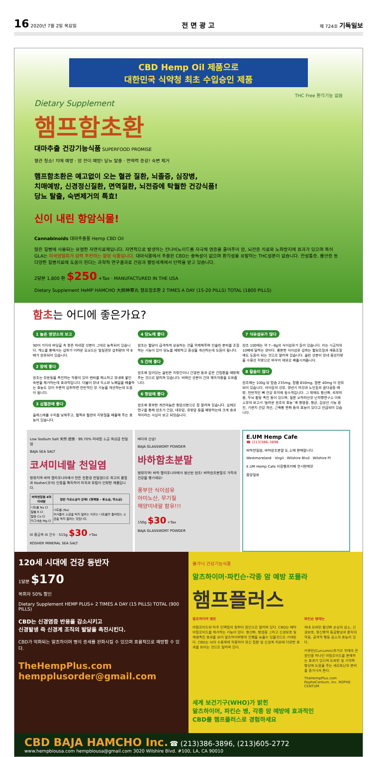16 2020년 7월 2일 목요일
전 면 광 고
제 724호 기독일보
CBD Hemp Oil 제품으로
대한민국 식약청 최초 수입승인 제품
THC Free 환각기능 없음
Dietary Supplement
햄프함초환
대마추출 건강기능식품 SUPERFOOD PROMISE
혈관 청소! 치매 예방 · 암 전이 예방! 당뇨 탈출 · 면역력 증강! 숙변 제거
햄프함초환은 예고없이 오는 혈관 질환, 뇌졸증, 심장병,
치매예방, 신경정신질환, 면역질환, 뇌전증에 탁월한 건강식품!
당뇨 탈출, 숙변제거의 특효!
신이 내린 항암식물!
Cannabinoids 대마추출물 Hemp CBD Oil
많은 질병에 사용되는 유명한 자연치료제입니다. 자연적으로 발생하는 칸나비노이드를 자극해 염증을 줄여주어 암, 뇌전증 치료와 노화방지에 효과가 있으며 특히 GLA는 미국암협회가 강력 추천하는 항암 식품입니다. 대마식물에서 추출된 CBD는 중독성이 없으며 환각성을 유발하는 THC성분이 없습니다. 만성통증, 불안증 등 다양한 질병치료에 도움이 된다는 과학적 연구결과로 건강과 웰빙세계에서 탄력을 받고 있습니다.
2달분 1,800 환 $250 +Tax · MANUFACTURED IN THE USA
Dietary Supplement HeMP HAMCHO 大麻神草丸 햄프함초환 2 TIMES A DAY (15-20 PILLS) TOTAL (1800 PILLS)
함초는 어디에 좋은가요?
1 높은 영양소의 보고
90여 가지의 바닷물 속 좋은 미네랄 성분이 그대로 농축되어 있습니다. 채소를 통해서는 섭취가 어려운 요오드는 일일권장 섭취량의 약 8배가 함유되어 있습니다.
2 장에 좋다
함초는 장운동을 촉진하는 작용이 있어 변비를 해소하고 장내에 쌓인 숙변을 제거하는데 효과적입니다. 더불어 장내 독소와 노폐물을 배출하는 효능도 있어 꾸준히 섭취하면 전반적인 장 기능을 개선하는데 도움이 됩니다.
3 심혈관에 좋다
콜레스테롤 수치를 낮춰주고, 혈액과 혈관의 지방질을 배출해 주는 효능이 있습니다.
4 당뇨에 좋다
함초는 혈당이 급격하게 상승하는 것을 억제해주며 인슐린 분비를 조절하는 기능이 있어 당뇨를 예방하고 증상을 개선하는데 도움이 됩니다.
5 간에 좋다
함초에 들어있는 콜린은 지방간이나 간경변 등과 같은 간질환을 예방해주는 것으로 알려져 있습니다. 비테인 성분이 간의 해독작용을 도와줍니다.
6 항암에 좋다
함초에 풍부한 게르마늄은 항암성분으로 잘 알려져 있습니다. 실제로 연구를 통해 함초가 간암, 대장암, 유방암 등을 예방하는데 크게 효과적이라는 사실이 보고 되었습니다.
7 식유섬유가 많다
함초 100에는 약 7~8g의 식이섬유가 들어 있습니다. 이는 시금치의 10배에 달하는 양이다. 충분한 식이섬유 섭취는 혈당조절과 체중조절에도 도움이 되는 것으로 알려져 있습니다. 콜린 성분이 장내 중성지방을 수용성 지방으로 바꾸어 체외로 배출시켜줍니다.
8 칼슘이 많다
함초에는 100g 당 칼슘 235mg, 칼륨 650mg, 철분 40mg 이 함유되어 있습니다. 아이들의 성장, 갱년기 여성과 노인들의 골다공증 예방, 전반적인 뼈 건강 유지에 필수적입니다. 그 밖에도 항산화, 피부미용, 두뇌 활동 촉진 등이 있으며, 일본 오하라산장 난치병연구소 이토 소장의 보고서 '놀라운 함초의 효능' 에 항염증, 항균, 갑상선 기능 증진, 기관지 건강 개선, 근육통 완화 등의 효능이 있다고 언급되어 있습니다.
Low Sodium Salt 天然 低鹽 · 99.70% 미네랄 소금 최상급 천일염
BAJA SEA SALT
코셔미네랄 천일염
청정지역 바하 캘리포니아에서 만든 친환경 천일염으로 최고의 품질과 Kosher(코셔) 인증을 획득하여 미국과 유럽이 인정한 제품입니다.
| 바하천일염 4대 미네랄 | 일반 가공소금이 문제! (정제염 – 꽃소금, 맛소금) |
| --- | --- |
| 나트륨 Na Cl 칼륨 K Cl 칼슘 Ca Cl 마그네슘 Mg Cl | 나트륨 (Na) 의사들이 소금을 먹지 말라는 이유는 나트륨만 들어있는 소금을 먹지 말라는 것입니다. |
☒ 중금속 ☒ 간수 · 515g $30 +Tax
KOSHER MINERAL SEA SALT
바다의 산삼!
BAJA GLASSWORT POWDER
바하함초분말
청정지역! 바하 캘리포니아에서 생산된 함초! 바하함초분말로 가족의 건강을 챙기세요!
풍부한 식이섬유
아미노산, 무기질
해양미네랄 함유!!!
150g $30 +Tax
BAJA GLASSWORT POWDER
E.UM Hemp Cafe
☎ (213)386–3896
바하천일염, 바하함초분말 도.소매 판매합니다.
Westmoreland · Virgil · Wilshire Blvd · Wilshire Pl
E.UM Hemp Cafe 이음햄프카페 전시판매장
중앙일보
120세 시대에 건강 동반자
1달분 $170
목회자 50% 할인
Dietary Supplement HEMP PLUS+ 2 TIMES A DAY (15 PILLS) TOTAL (900 PILLS)
CBD는 신경염증 반응을 감소시키고
신경발생 즉 신경계 조직의 발달을 촉진시킨다.
CBD가 악화되는 알츠하이머 병의 증세를 완화시킬 수 있으며 효율적으로 예방할 수 있다.
TheHempPlus.com
hempplusorder@gmail.com
올가닉 건강기능식품
알츠하이머·파킨슨·각종 암 예방 포뮬라
햄프플러스
알츠하이머 병은
아밀로이드와 타우 단백질의 침착이 원인으로 알려져 있다. CBD는 베타 아밀로이드를 제거하는 기능이 있다. 항산화, 항염증 그리고 신경보호 및 재생촉진 효과를 보여 알츠하이머병의 진행을 늦출수 있을것으로 기대된다. CBD는 뇌의 수용체에 작용하여 정신 질환 및 신경계 치료에 다양한 효과를 보이는 것으로 알려져 있다.
파킨슨 병에는
체내 도파민 활성화 손상의 감소, 신경보호, 정신병적 등급향상과 환자의 악몽, 공격적 행동 감소의 효능이 있다.
커큐민(Curcumin)추가로 치매의 큰 원인중 하나인 아밀로이드를 분해하는 효과가 있으며 도파민 및 기억력 향상에 도움을 주는 세로토닌의 분비를 증가시켜 준다.
TheHempPlus.com RopheCentum, Inc. ROPHE CENTUM
세계 보건기구(WHO)가 밝힌
알츠하이머, 파킨슨 병, 각종 암 예방에 효과적인
CBD를 햄프플러스로 경험하세요
CBD BAJA HAMCHO Inc. ☎ (213)386-3896, (213)605-2772
www.hempbiousa.com hempbiousa@gmail.com 3020 Wilshire Blvd. #100, LA, CA 90010